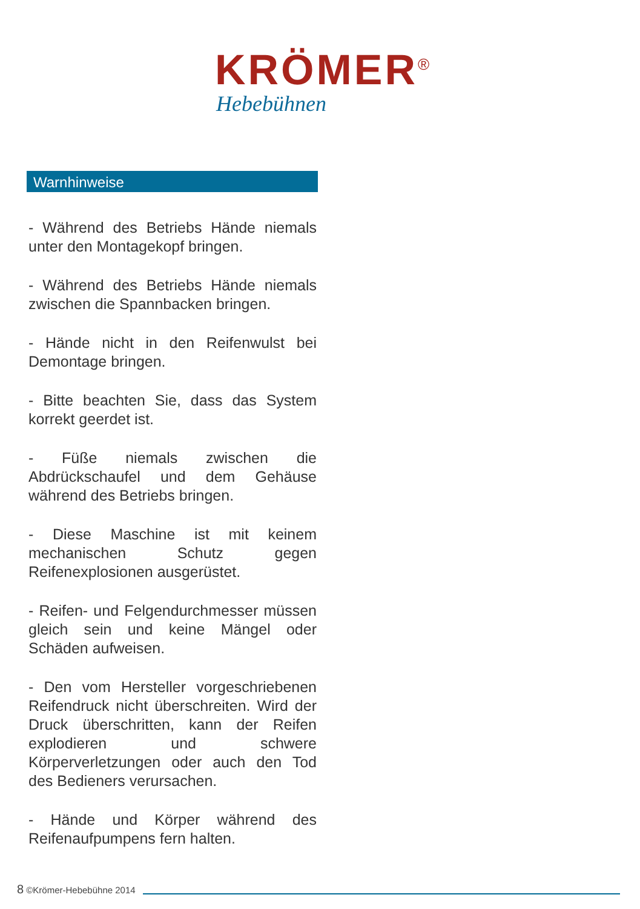KRÖMER<sup>®</sup>
Hebebühnen
Warnhinweise
- Während des Betriebs Hände niemals unter den Montagekopf bringen.
- Während des Betriebs Hände niemals zwischen die Spannbacken bringen.
- Hände nicht in den Reifenwulst bei Demontage bringen.
- Bitte beachten Sie, dass das System korrekt geerdet ist.
- Füße niemals zwischen die Abdrückschaufel und dem Gehäuse während des Betriebs bringen.
- Diese Maschine ist mit keinem mechanischen Schutz gegen Reifenexplosionen ausgerüstet.
- Reifen- und Felgendurchmesser müssen gleich sein und keine Mängel oder Schäden aufweisen.
- Den vom Hersteller vorgeschriebenen Reifendruck nicht überschreiten. Wird der Druck überschritten, kann der Reifen explodieren und schwere Körperverletzungen oder auch den Tod des Bedieners verursachen.
- Hände und Körper während des Reifenaufpumpens fern halten.
8 ©Krömer-Hebebühne 2014